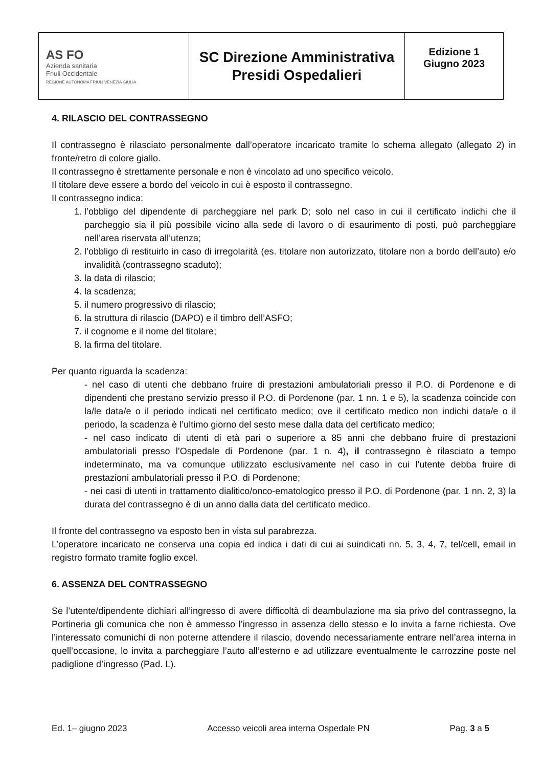| AS FO Azienda sanitaria Friuli Occidentale REGIONE AUTONOMA FRIULI VENEZIA GIULIA | SC Direzione Amministrativa Presidi Ospedalieri | Edizione 1 Giugno 2023 |
4. RILASCIO DEL CONTRASSEGNO
Il contrassegno è rilasciato personalmente dall’operatore incaricato tramite lo schema allegato (allegato 2) in fronte/retro di colore giallo.
Il contrassegno è strettamente personale e non è vincolato ad uno specifico veicolo.
Il titolare deve essere a bordo del veicolo in cui è esposto il contrassegno.
Il contrassegno indica:
1. l’obbligo del dipendente di parcheggiare nel park D; solo nel caso in cui il certificato indichi che il parcheggio sia il più possibile vicino alla sede di lavoro o di esaurimento di posti, può parcheggiare nell’area riservata all’utenza;
2. l’obbligo di restituirlo in caso di irregolarità (es. titolare non autorizzato, titolare non a bordo dell’auto) e/o invalidità (contrassegno scaduto);
3. la data di rilascio;
4. la scadenza;
5. il numero progressivo di rilascio;
6. la struttura di rilascio (DAPO) e il timbro dell’ASFO;
7. il cognome e il nome del titolare;
8. la firma del titolare.
Per quanto riguarda la scadenza:
- nel caso di utenti che debbano fruire di prestazioni ambulatoriali presso il P.O. di Pordenone e di dipendenti che prestano servizio presso il P.O. di Pordenone (par. 1 nn. 1 e 5), la scadenza coincide con la/le data/e o il periodo indicati nel certificato medico; ove il certificato medico non indichi data/e o il periodo, la scadenza è l’ultimo giorno del sesto mese dalla data del certificato medico;
- nel caso indicato di utenti di età pari o superiore a 85 anni che debbano fruire di prestazioni ambulatoriali presso l’Ospedale di Pordenone (par. 1 n. 4), il contrassegno è rilasciato a tempo indeterminato, ma va comunque utilizzato esclusivamente nel caso in cui l’utente debba fruire di prestazioni ambulatoriali presso il P.O. di Pordenone;
- nei casi di utenti in trattamento dialitico/onco-ematologico presso il P.O. di Pordenone (par. 1 nn. 2, 3) la durata del contrassegno è di un anno dalla data del certificato medico.
Il fronte del contrassegno va esposto ben in vista sul parabrezza.
L’operatore incaricato ne conserva una copia ed indica i dati di cui ai suindicati nn. 5, 3, 4, 7, tel/cell, email in registro formato tramite foglio excel.
6. ASSENZA DEL CONTRASSEGNO
Se l’utente/dipendente dichiari all’ingresso di avere difficoltà di deambulazione ma sia privo del contrassegno, la Portineria gli comunica che non è ammesso l’ingresso in assenza dello stesso e lo invita a farne richiesta. Ove l’interessato comunichi di non poterne attendere il rilascio, dovendo necessariamente entrare nell’area interna in quell’occasione, lo invita a parcheggiare l’auto all’esterno e ad utilizzare eventualmente le carrozzine poste nel padiglione d’ingresso (Pad. L).
Ed. 1– giugno 2023 Accesso veicoli area interna Ospedale PN Pag. 3 a 5